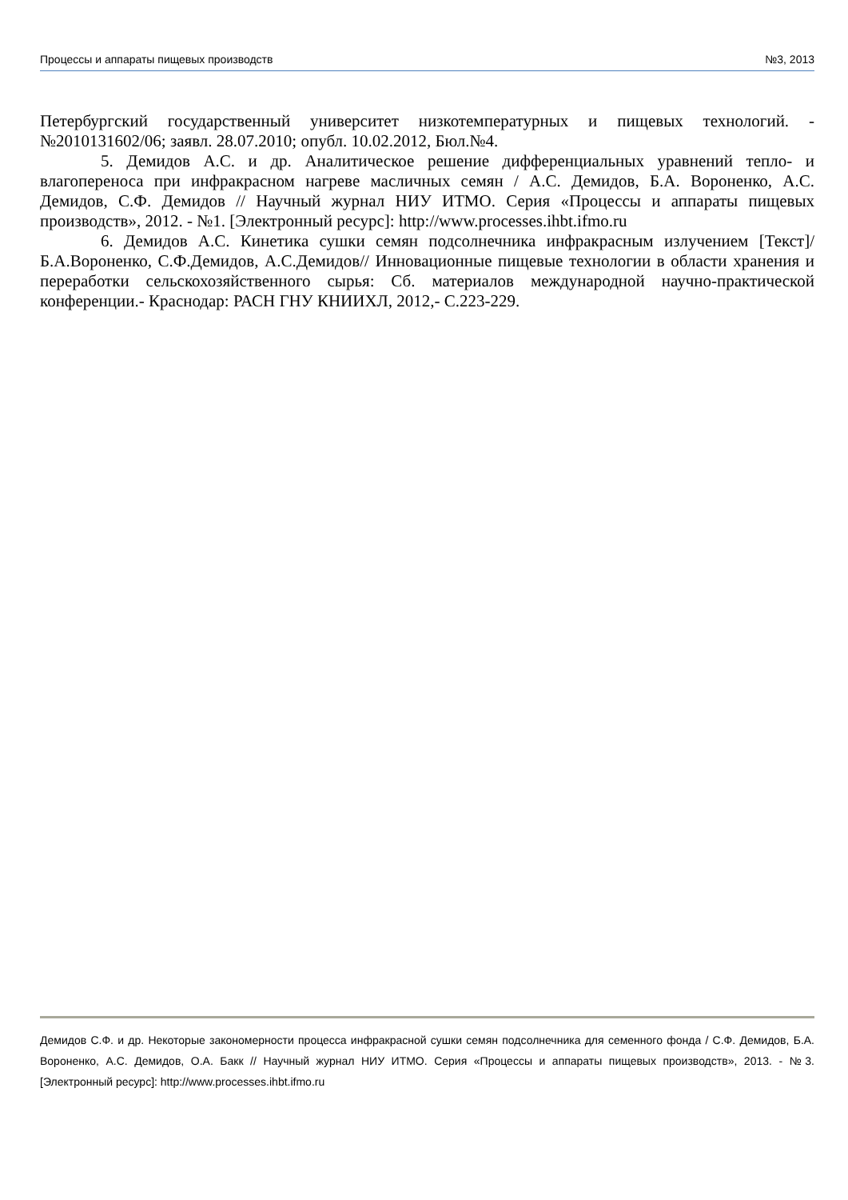Процессы и аппараты пищевых производств №3, 2013
Петербургский государственный университет низкотемпературных и пищевых технологий. - №2010131602/06; заявл. 28.07.2010; опубл. 10.02.2012, Бюл.№4.
5. Демидов А.С. и др. Аналитическое решение дифференциальных уравнений тепло- и влагопереноса при инфракрасном нагреве масличных семян / А.С. Демидов, Б.А. Вороненко, А.С. Демидов, С.Ф. Демидов // Научный журнал НИУ ИТМО. Серия «Процессы и аппараты пищевых производств», 2012. - №1. [Электронный ресурс]: http://www.processes.ihbt.ifmo.ru
6. Демидов А.С. Кинетика сушки семян подсолнечника инфракрасным излучением [Текст]/ Б.А.Вороненко, С.Ф.Демидов, А.С.Демидов// Инновационные пищевые технологии в области хранения и переработки сельскохозяйственного сырья: Сб. материалов международной научно-практической конференции.- Краснодар: РАСН ГНУ КНИИХЛ, 2012,- С.223-229.
Демидов С.Ф. и др. Некоторые закономерности процесса инфракрасной сушки семян подсолнечника для семенного фонда / С.Ф. Демидов, Б.А. Вороненко, А.С. Демидов, О.А. Бакк // Научный журнал НИУ ИТМО. Серия «Процессы и аппараты пищевых производств», 2013. - №3. [Электронный ресурс]: http://www.processes.ihbt.ifmo.ru